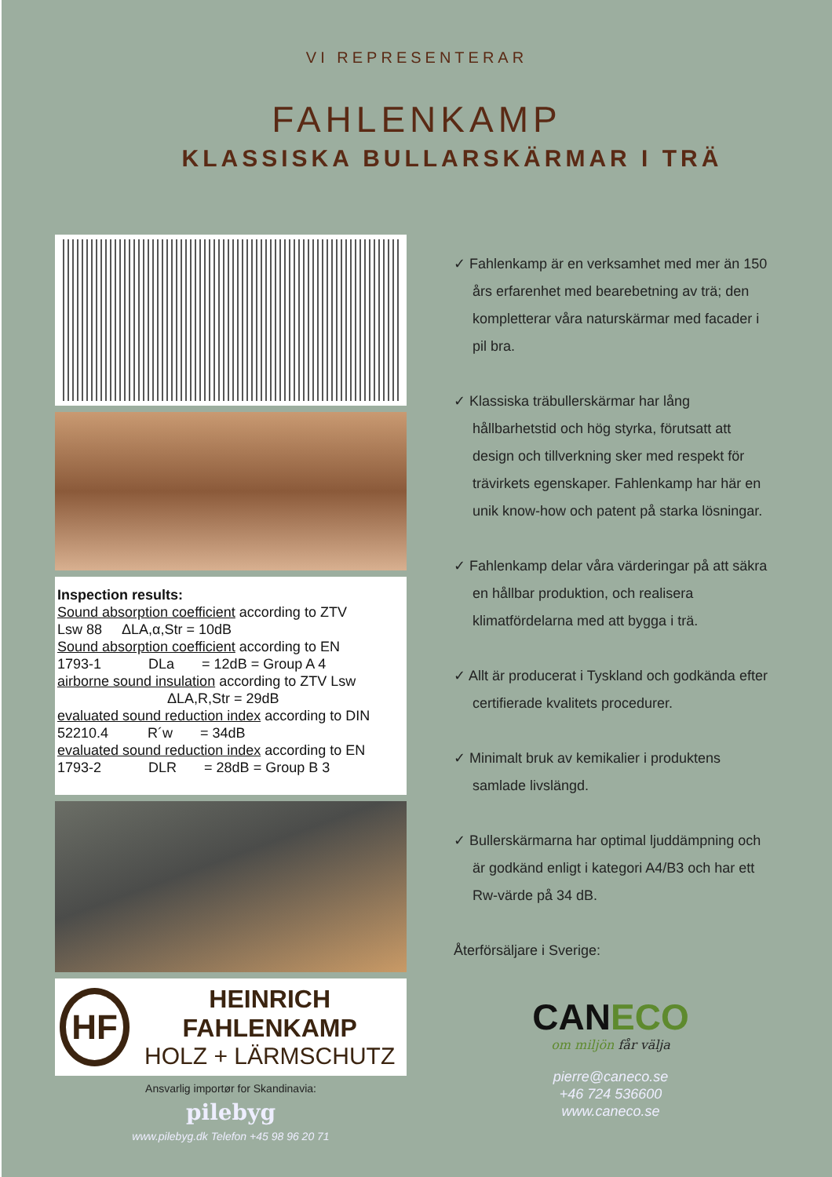VI REPRESENTERAR
FAHLENKAMP
KLASSISKA BULLARSKÄRMAR I TRÄ
Inspection results:
Sound absorption coefficient according to ZTV
Lsw 88 ΔLA,α,Str = 10dB
Sound absorption coefficient according to EN
1793-1 DLa = 12dB = Group A 4
airborne sound insulation according to ZTV Lsw
ΔLA,R,Str = 29dB
evaluated sound reduction index according to DIN
52210.4 R´w = 34dB
evaluated sound reduction index according to EN
1793-2 DLR = 28dB = Group B 3
HF
HEINRICH FAHLENKAMP
HOLZ + LÄRMSCHUTZ
Ansvarlig importør for Skandinavia:
pilebyg
www.pilebyg.dk Telefon +45 98 96 20 71
✓ Fahlenkamp är en verksamhet med mer än 150 års erfarenhet med bearebetning av trä; den kompletterar våra naturskärmar med facader i pil bra.
✓ Klassiska träbullerskärmar har lång hållbarhetstid och hög styrka, förutsatt att design och tillverkning sker med respekt för trävirkets egenskaper. Fahlenkamp har här en unik know-how och patent på starka lösningar.
✓ Fahlenkamp delar våra värderingar på att säkra en hållbar produktion, och realisera klimatfördelarna med att bygga i trä.
✓ Allt är producerat i Tyskland och godkända efter certifierade kvalitets procedurer.
✓ Minimalt bruk av kemikalier i produktens samlade livslängd.
✓ Bullerskärmarna har optimal ljuddämpning och är godkänd enligt i kategori A4/B3 och har ett Rw-värde på 34 dB.
Återförsäljare i Sverige:
CAN ECO
om miljön får välja
pierre@caneco.se
+46 724 536600
www.caneco.se